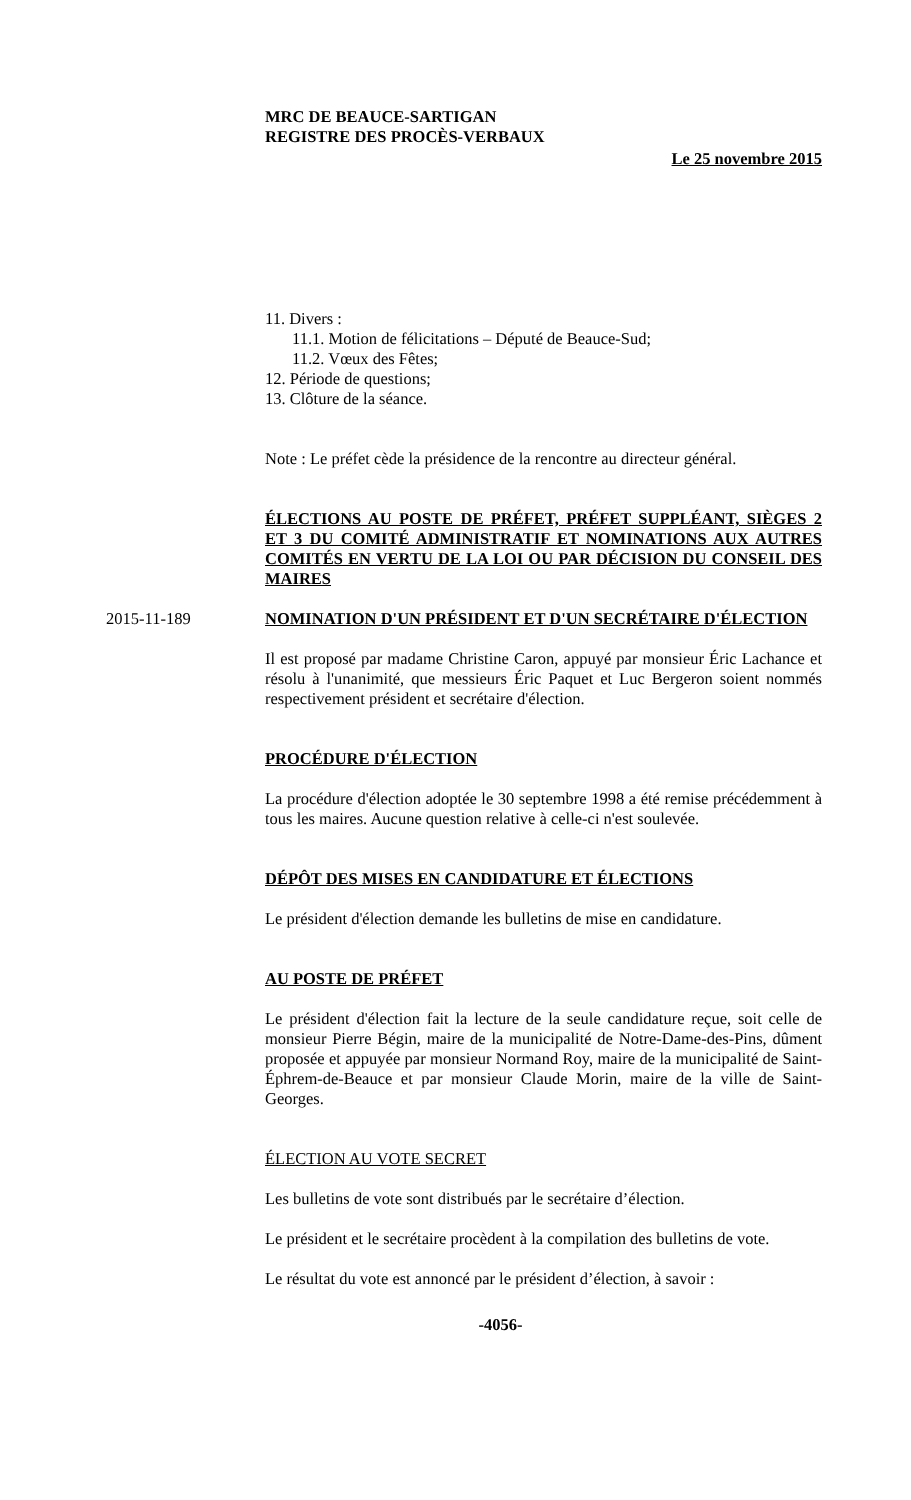MRC DE BEAUCE-SARTIGAN
REGISTRE DES PROCÈS-VERBAUX
Le 25 novembre 2015
11. Divers :
11.1. Motion de félicitations – Député de Beauce-Sud;
11.2. Vœux des Fêtes;
12. Période de questions;
13. Clôture de la séance.
Note : Le préfet cède la présidence de la rencontre au directeur général.
ÉLECTIONS AU POSTE DE PRÉFET, PRÉFET SUPPLÉANT, SIÈGES 2 ET 3 DU COMITÉ ADMINISTRATIF ET NOMINATIONS AUX AUTRES COMITÉS EN VERTU DE LA LOI OU PAR DÉCISION DU CONSEIL DES MAIRES
2015-11-189 NOMINATION D'UN PRÉSIDENT ET D'UN SECRÉTAIRE D'ÉLECTION
Il est proposé par madame Christine Caron, appuyé par monsieur Éric Lachance et résolu à l'unanimité, que messieurs Éric Paquet et Luc Bergeron soient nommés respectivement président et secrétaire d'élection.
PROCÉDURE D'ÉLECTION
La procédure d'élection adoptée le 30 septembre 1998 a été remise précédemment à tous les maires. Aucune question relative à celle-ci n'est soulevée.
DÉPÔT DES MISES EN CANDIDATURE ET ÉLECTIONS
Le président d'élection demande les bulletins de mise en candidature.
AU POSTE DE PRÉFET
Le président d'élection fait la lecture de la seule candidature reçue, soit celle de monsieur Pierre Bégin, maire de la municipalité de Notre-Dame-des-Pins, dûment proposée et appuyée par monsieur Normand Roy, maire de la municipalité de Saint-Éphrem-de-Beauce et par monsieur Claude Morin, maire de la ville de Saint-Georges.
ÉLECTION AU VOTE SECRET
Les bulletins de vote sont distribués par le secrétaire d’élection.
Le président et le secrétaire procèdent à la compilation des bulletins de vote.
Le résultat du vote est annoncé par le président d’élection, à savoir :
-4056-